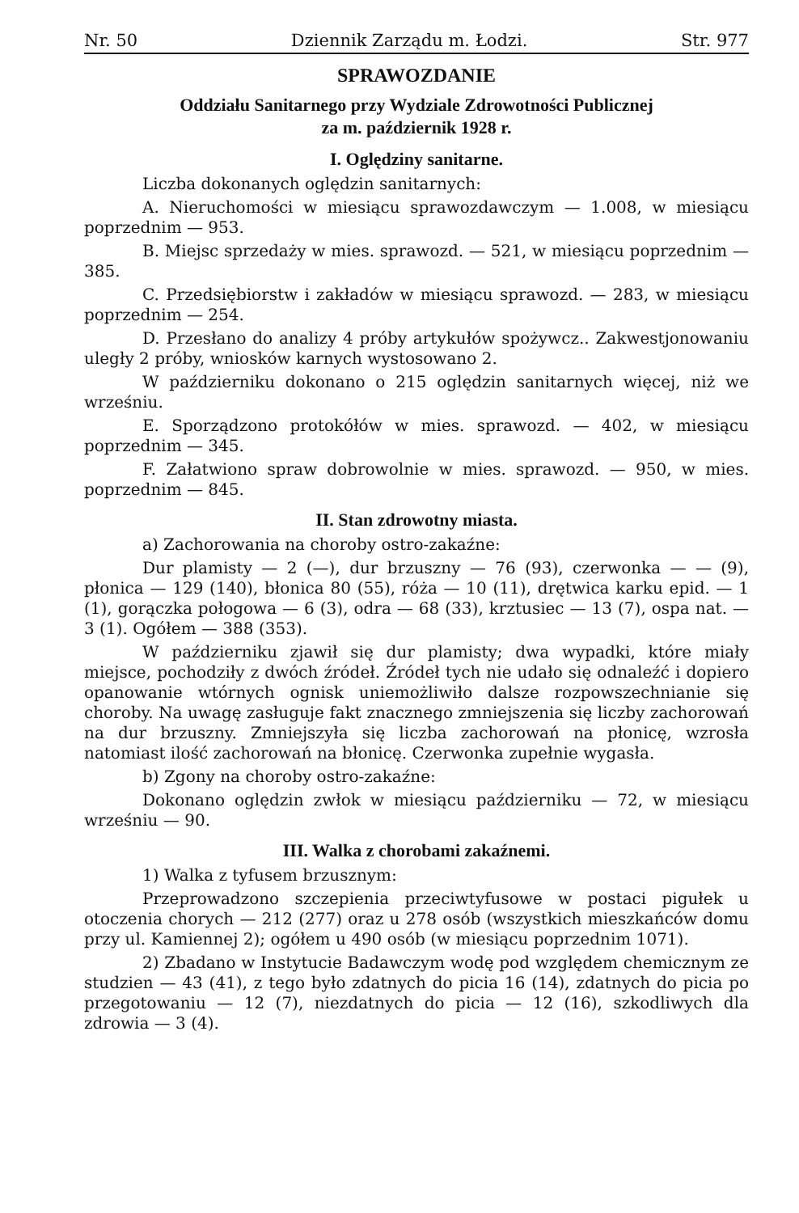Nr. 50 Dziennik Zarządu m. Łodzi. Str. 977
SPRAWOZDANIE
Oddziału Sanitarnego przy Wydziale Zdrowotności Publicznej
za m. październik 1928 r.
I. Oględziny sanitarne.
Liczba dokonanych oględzin sanitarnych:
A. Nieruchomości w miesiącu sprawozdawczym — 1.008, w miesiącu poprzednim — 953.
B. Miejsc sprzedaży w mies. sprawozd. — 521, w miesiącu poprzednim — 385.
C. Przedsiębiorstw i zakładów w miesiącu sprawozd. — 283, w miesiącu poprzednim — 254.
D. Przesłano do analizy 4 próby artykułów spożywcz.. Zakwestjonowaniu uległy 2 próby, wniosków karnych wystosowano 2.
W październiku dokonano o 215 oględzin sanitarnych więcej, niż we wrześniu.
E. Sporządzono protokółów w mies. sprawozd. — 402, w miesiącu poprzednim — 345.
F. Załatwiono spraw dobrowolnie w mies. sprawozd. — 950, w mies. poprzednim — 845.
II. Stan zdrowotny miasta.
a) Zachorowania na choroby ostro-zakaźne:
Dur plamisty — 2 (—), dur brzuszny — 76 (93), czerwonka — — (9), płonica — 129 (140), błonica 80 (55), róża — 10 (11), drętwica karku epid. — 1 (1), gorączka połogowa — 6 (3), odra — 68 (33), krztusiec — 13 (7), ospa nat. — 3 (1). Ogółem — 388 (353).
W październiku zjawił się dur plamisty; dwa wypadki, które miały miejsce, pochodziły z dwóch źródeł. Źródeł tych nie udało się odnaleźć i dopiero opanowanie wtórnych ognisk uniemożliwiło dalsze rozpowszechnianie się choroby. Na uwagę zasługuje fakt znacznego zmniejszenia się liczby zachorowań na dur brzuszny. Zmniejszyła się liczba zachorowań na płonicę, wzrosła natomiast ilość zachorowań na błonicę. Czerwonka zupełnie wygasła.
b) Zgony na choroby ostro-zakaźne:
Dokonano oględzin zwłok w miesiącu październiku — 72, w miesiącu wrześniu — 90.
III. Walka z chorobami zakaźnemi.
1) Walka z tyfusem brzusznym:
Przeprowadzono szczepienia przeciwtyfusowe w postaci pigułek u otoczenia chorych — 212 (277) oraz u 278 osób (wszystkich mieszkańców domu przy ul. Kamiennej 2); ogółem u 490 osób (w miesiącu poprzednim 1071).
2) Zbadano w Instytucie Badawczym wodę pod względem chemicznym ze studzien — 43 (41), z tego było zdatnych do picia 16 (14), zdatnych do picia po przegotowaniu — 12 (7), niezdatnych do picia — 12 (16), szkodliwych dla zdrowia — 3 (4).